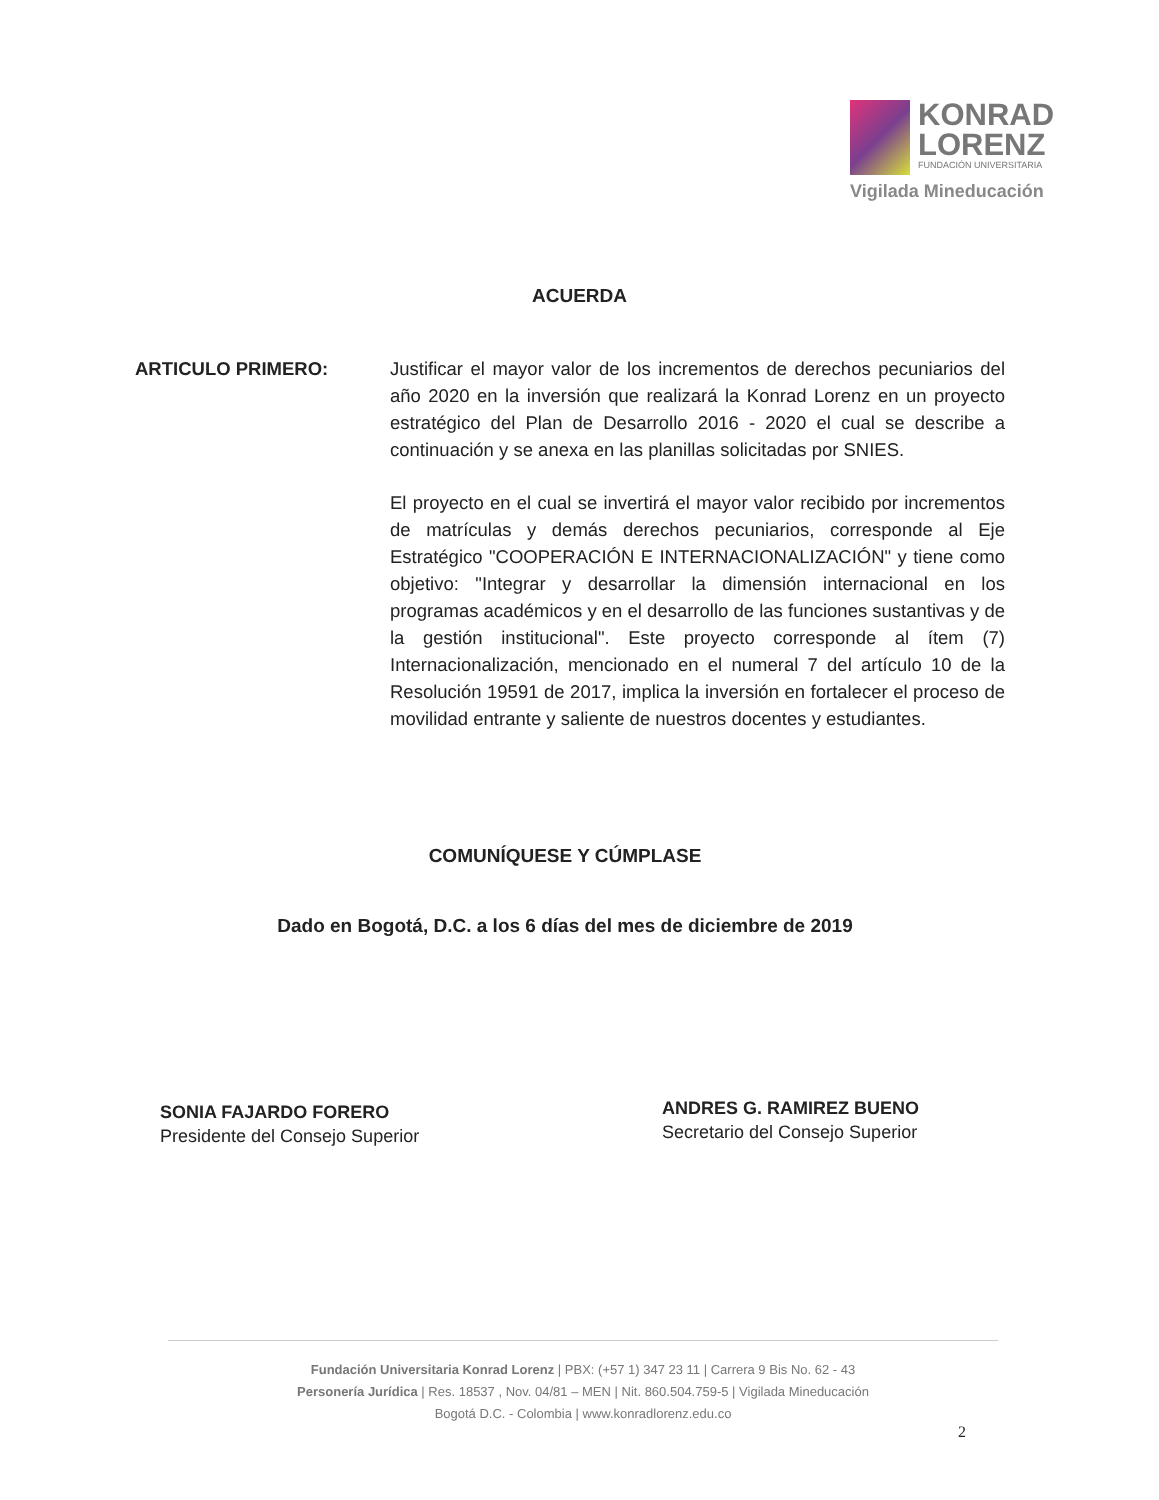KONRAD
LORENZ
FUNDACIÓN UNIVERSITARIA
Vigilada Mineducación
ACUERDA
ARTICULO PRIMERO: Justificar el mayor valor de los incrementos de derechos pecuniarios del año 2020 en la inversión que realizará la Konrad Lorenz en un proyecto estratégico del Plan de Desarrollo 2016 - 2020 el cual se describe a continuación y se anexa en las planillas solicitadas por SNIES.
El proyecto en el cual se invertirá el mayor valor recibido por incrementos de matrículas y demás derechos pecuniarios, corresponde al Eje Estratégico "COOPERACIÓN E INTERNACIONALIZACIÓN" y tiene como objetivo: "Integrar y desarrollar la dimensión internacional en los programas académicos y en el desarrollo de las funciones sustantivas y de la gestión institucional". Este proyecto corresponde al ítem (7) Internacionalización, mencionado en el numeral 7 del artículo 10 de la Resolución 19591 de 2017, implica la inversión en fortalecer el proceso de movilidad entrante y saliente de nuestros docentes y estudiantes.
COMUNÍQUESE Y CÚMPLASE
Dado en Bogotá, D.C. a los 6 días del mes de diciembre de 2019
SONIA FAJARDO FORERO
Presidente del Consejo Superior
ANDRES G. RAMIREZ BUENO
Secretario del Consejo Superior
Fundación Universitaria Konrad Lorenz | PBX: (+57 1) 347 23 11 | Carrera 9 Bis No. 62 - 43
Personería Jurídica | Res. 18537 , Nov. 04/81 – MEN | Nit. 860.504.759-5 | Vigilada Mineducación
Bogotá D.C. - Colombia | www.konradlorenz.edu.co
2